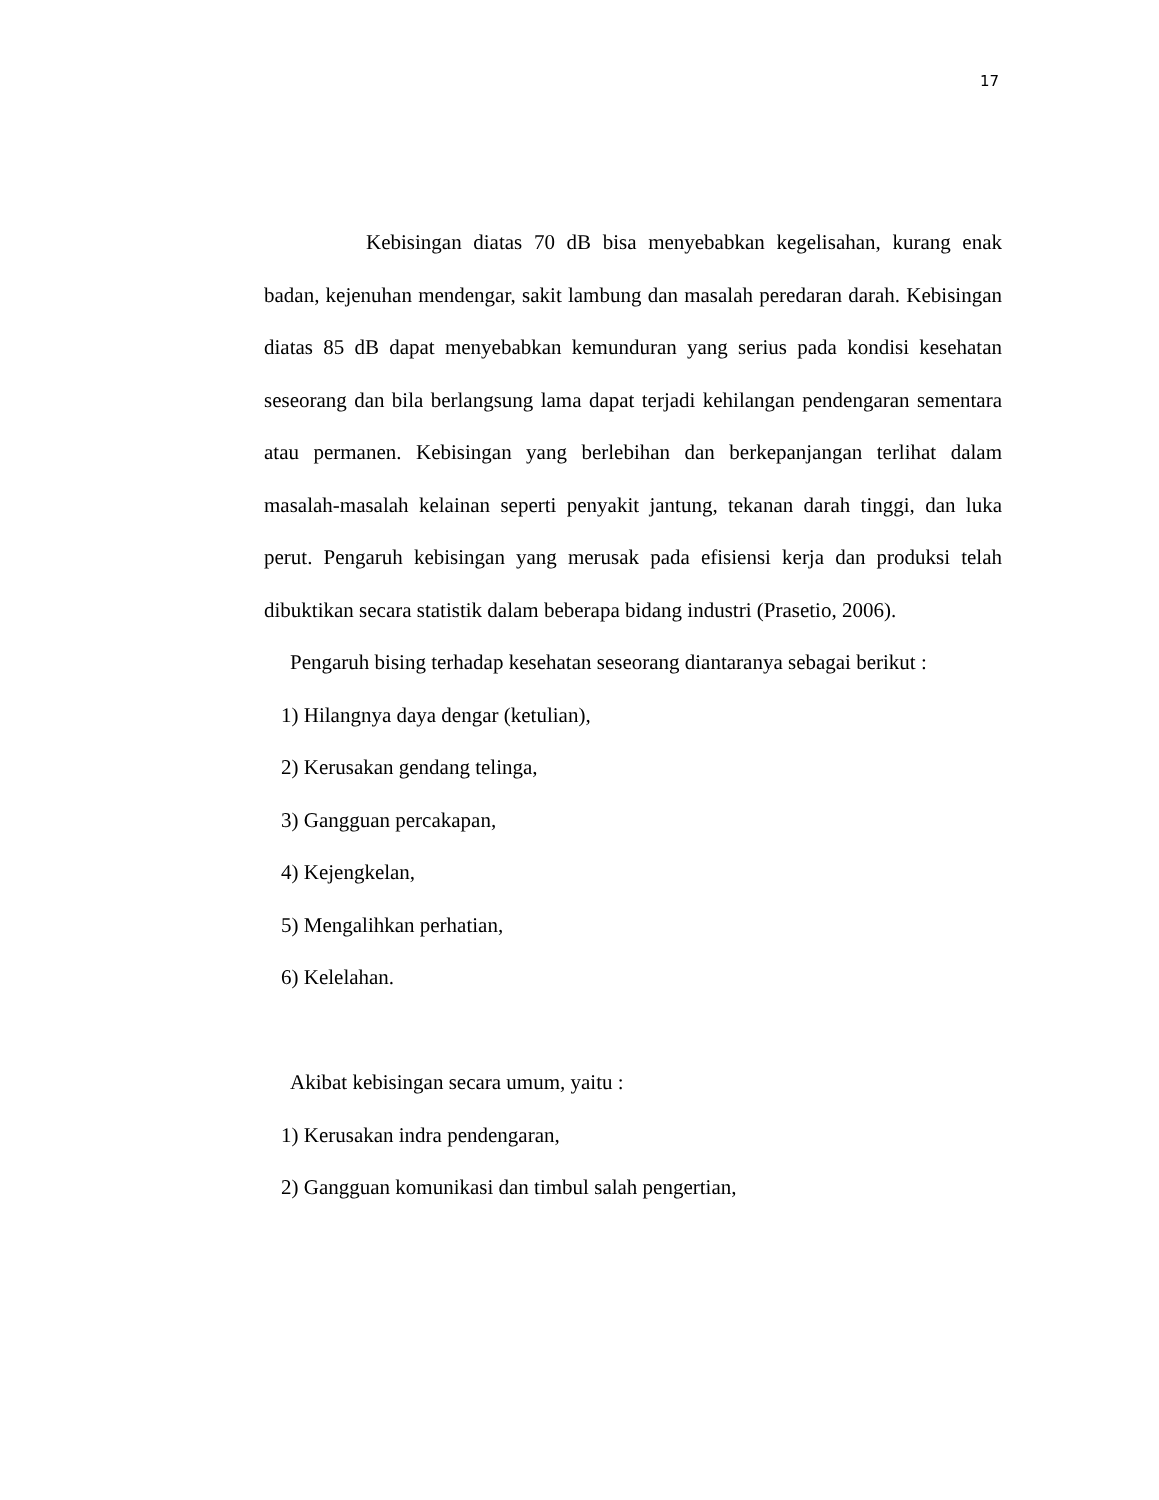17
Kebisingan diatas 70 dB bisa menyebabkan kegelisahan, kurang enak badan, kejenuhan mendengar, sakit lambung dan masalah peredaran darah. Kebisingan diatas 85 dB dapat menyebabkan kemunduran yang serius pada kondisi kesehatan seseorang dan bila berlangsung lama dapat terjadi kehilangan pendengaran sementara atau permanen. Kebisingan yang berlebihan dan berkepanjangan terlihat dalam masalah-masalah kelainan seperti penyakit jantung, tekanan darah tinggi, dan luka perut. Pengaruh kebisingan yang merusak pada efisiensi kerja dan produksi telah dibuktikan secara statistik dalam beberapa bidang industri (Prasetio, 2006).
Pengaruh bising terhadap kesehatan seseorang diantaranya sebagai berikut :
1) Hilangnya daya dengar (ketulian),
2) Kerusakan gendang telinga,
3) Gangguan percakapan,
4) Kejengkelan,
5) Mengalihkan perhatian,
6) Kelelahan.
Akibat kebisingan secara umum, yaitu :
1) Kerusakan indra pendengaran,
2) Gangguan komunikasi dan timbul salah pengertian,